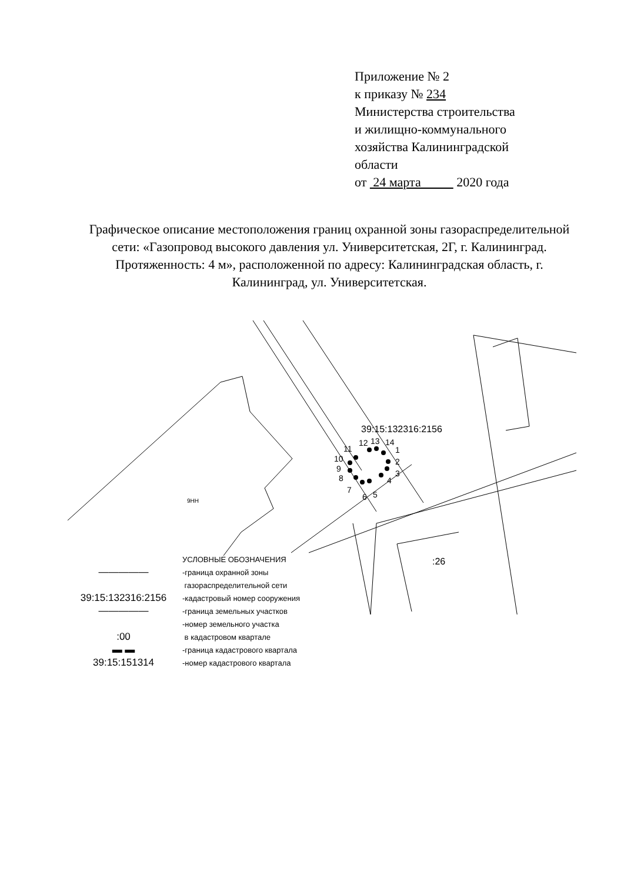Приложение № 2
к приказу № 234
Министерства строительства
и жилищно-коммунального
хозяйства Калининградской
области
от 24 марта 2020 года
Графическое описание местоположения границ охранной зоны газораспределительной сети: «Газопровод высокого давления ул. Университетская, 2Г, г. Калининград. Протяженность: 4 м», расположенной по адресу: Калининградская область, г. Калининград, ул. Университетская.
39:15:132316:2156
:26
9НН
12
13
14
1
2
3
4
5
6
7
8
9
10
11
| | УСЛОВНЫЕ ОБОЗНАЧЕНИЯ |
| ――――― | -граница охранной зоны |
| | газораспределительной сети |
| 39:15:132316:2156 | -кадастровый номер сооружения |
| ――――― | -граница земельных участков |
| | -номер земельного участка |
| :00 | в кадастровом квартале |
| ▬ ▬ | -граница кадастрового квартала |
| 39:15:151314 | -номер кадастрового квартала |